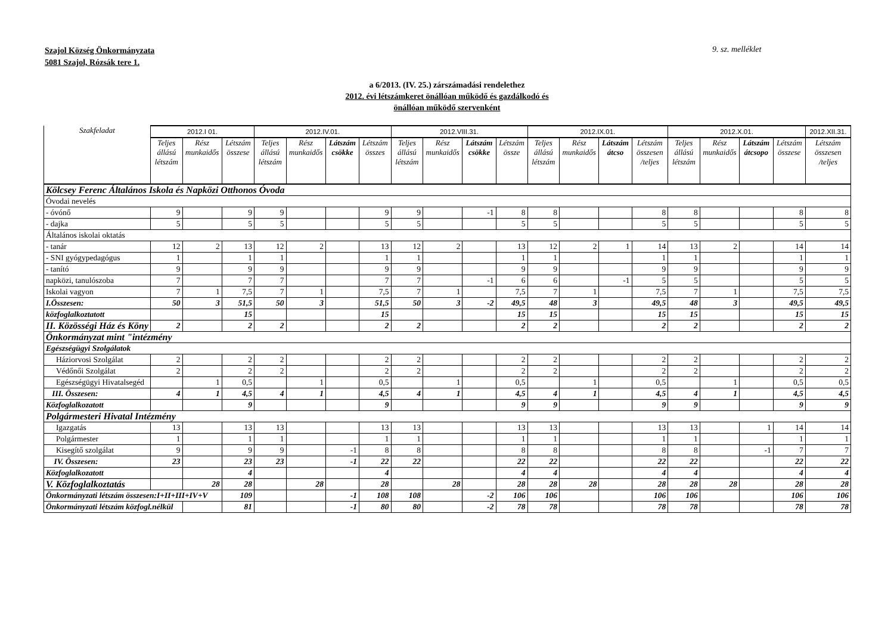Szajol Község Önkormányzata
5081 Szajol, Rózsák tere 1.
9. sz. melléklet
a 6/2013. (IV. 25.) zárszámadási rendelethez
2012. évi létszámkeret önállóan működő és gazdálkodó és
önállóan működő szervenként
| Szakfeladat | 2012.I 01. | | | 2012.IV.01. | | | | 2012.VIII.31. | | | | 2012.IX.01. | | | | 2012.X.01. | | | | 2012.XII.31. |
| --- | --- | --- | --- | --- | --- | --- | --- | --- | --- | --- | --- | --- | --- | --- | --- | --- | --- | --- | --- | --- |
| | Teljes állású létszám | Rész munkaidős | Létszám összese | Teljes állású létszám | Rész munkaidős | Látszám csökke | Létszám összes | Teljes állású létszám | Rész munkaidős | Látszám csökke | Létszám össze | Teljes állású létszám | Rész munkaidős | Látszám átcso | Létszám összesen /teljes | Teljes állású létszám | Rész munkaidős | Látszám átcsopo | Létszám összese | Létszám összesen /teljes |
| Kölcsey Ferenc Általános Iskola és Napközi Otthonos Óvoda | | | | | | | | | | | | | | | | | | | | |
| Óvodai nevelés | | | | | | | | | | | | | | | | | | | | |
| - óvónő | 9 | | 9 | 9 | | | 9 | 9 | | -1 | 8 | 8 | | | 8 | 8 | | | 8 | 8 |
| - dajka | 5 | | 5 | 5 | | | 5 | 5 | | | 5 | 5 | | | 5 | 5 | | | 5 | 5 |
| Általános iskolai oktatás | | | | | | | | | | | | | | | | | | | | |
| - tanár | 12 | 2 | 13 | 12 | 2 | | 13 | 12 | 2 | | 13 | 12 | 2 | 1 | 14 | 13 | 2 | | 14 | 14 |
| - SNI gyógypedagógus | 1 | | 1 | 1 | | | 1 | 1 | | | 1 | 1 | | | 1 | 1 | | | 1 | 1 |
| - tanító | 9 | | 9 | 9 | | | 9 | 9 | | | 9 | 9 | | | 9 | 9 | | | 9 | 9 |
| napközi, tanulószoba | 7 | | 7 | 7 | | | 7 | 7 | | -1 | 6 | 6 | | -1 | 5 | 5 | | | 5 | 5 |
| Iskolai vagyon | 7 | 1 | 7,5 | 7 | 1 | | 7,5 | 7 | 1 | | 7,5 | 7 | 1 | | 7,5 | 7 | 1 | | 7,5 | 7,5 |
| I.Összesen: | 50 | 3 | 51,5 | 50 | 3 | | 51,5 | 50 | 3 | -2 | 49,5 | 48 | 3 | | 49,5 | 48 | 3 | | 49,5 | 49,5 |
| közfoglalkoztatott | | | 15 | | | | 15 | | | | 15 | 15 | | | 15 | 15 | | | 15 | 15 |
| II. Közösségi Ház és Köny | 2 | | 2 | 2 | | | 2 | 2 | | | 2 | 2 | | | 2 | 2 | | | 2 | 2 |
| Önkormányzat mint "intézmény | | | | | | | | | | | | | | | | | | | | |
| Egészségügyi Szolgálatok | | | | | | | | | | | | | | | | | | | | |
| Háziorvosi Szolgálat | 2 | | 2 | 2 | | | 2 | 2 | | | 2 | 2 | | | 2 | 2 | | | 2 | 2 |
| Védőnői Szolgálat | 2 | | 2 | 2 | | | 2 | 2 | | | 2 | 2 | | | 2 | 2 | | | 2 | 2 |
| Egészségügyi Hivatalsegéd | | 1 | 0,5 | | 1 | | 0,5 | | 1 | | 0,5 | | 1 | | 0,5 | | 1 | | 0,5 | 0,5 |
| III. Összesen: | 4 | 1 | 4,5 | 4 | 1 | | 4,5 | 4 | 1 | | 4,5 | 4 | 1 | | 4,5 | 4 | 1 | | 4,5 | 4,5 |
| Közfoglalkozatott | | | 9 | | | | 9 | | | | 9 | 9 | | | 9 | 9 | | | 9 | 9 |
| Polgármesteri Hivatal Intézmény | | | | | | | | | | | | | | | | | | | | |
| Igazgatás | 13 | | 13 | 13 | | | 13 | 13 | | | 13 | 13 | | | 13 | 13 | | 1 | 14 | 14 |
| Polgármester | 1 | | 1 | 1 | | | 1 | 1 | | | 1 | 1 | | | 1 | 1 | | | 1 | 1 |
| Kisegítő szolgálat | 9 | | 9 | 9 | | -1 | 8 | 8 | | | 8 | 8 | | | 8 | 8 | | -1 | 7 | 7 |
| IV. Összesen: | 23 | | 23 | 23 | | -1 | 22 | 22 | | | 22 | 22 | | | 22 | 22 | | | 22 | 22 |
| Közfoglalkozatott | | | 4 | | | | 4 | | | | 4 | 4 | | | 4 | 4 | | | 4 | 4 |
| V. Közfoglalkoztatás | | 28 | 28 | | 28 | | 28 | | 28 | | 28 | 28 | 28 | | 28 | 28 | 28 | | 28 | 28 |
| Önkormányzati létszám összesen:I+II+III+IV+V | | | 109 | | | -1 | 108 | 108 | | -2 | 106 | 106 | | | 106 | 106 | | | 106 | 106 |
| Önkormányzati létszám közfogl.nélkül | | | 81 | | | -1 | 80 | 80 | | -2 | 78 | 78 | | | 78 | 78 | | | 78 | 78 |